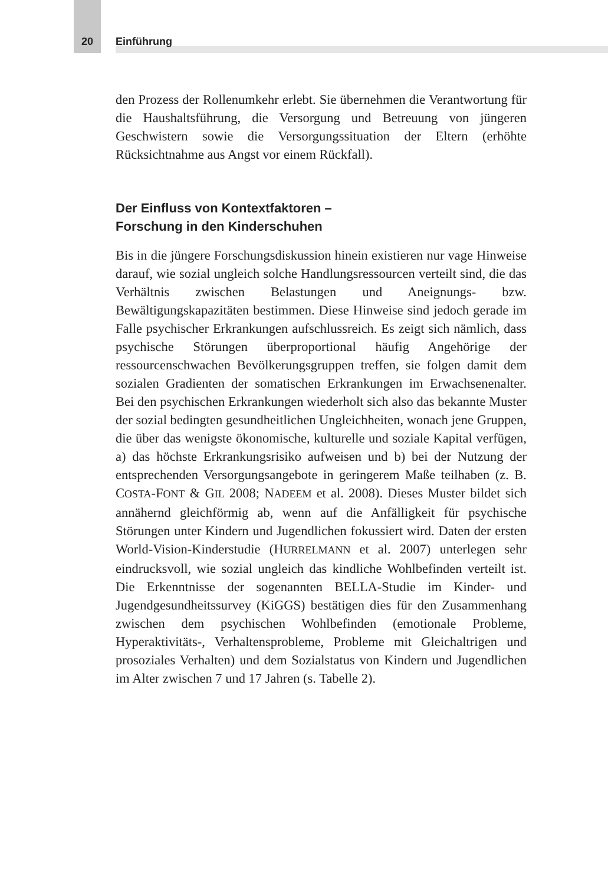20 Einführung
den Prozess der Rollenumkehr erlebt. Sie übernehmen die Verantwortung für die Haushaltsführung, die Versorgung und Betreuung von jüngeren Geschwistern sowie die Versorgungssituation der Eltern (erhöhte Rücksichtnahme aus Angst vor einem Rückfall).
Der Einfluss von Kontextfaktoren –
Forschung in den Kinderschuhen
Bis in die jüngere Forschungsdiskussion hinein existieren nur vage Hinweise darauf, wie sozial ungleich solche Handlungsressourcen verteilt sind, die das Verhältnis zwischen Belastungen und Aneignungs- bzw. Bewältigungskapazitäten bestimmen. Diese Hinweise sind jedoch gerade im Falle psychischer Erkrankungen aufschlussreich. Es zeigt sich nämlich, dass psychische Störungen überproportional häufig Angehörige der ressourcenschwachen Bevölkerungsgruppen treffen, sie folgen damit dem sozialen Gradienten der somatischen Erkrankungen im Erwachsenenalter. Bei den psychischen Erkrankungen wiederholt sich also das bekannte Muster der sozial bedingten gesundheitlichen Ungleichheiten, wonach jene Gruppen, die über das wenigste ökonomische, kulturelle und soziale Kapital verfügen, a) das höchste Erkrankungsrisiko aufweisen und b) bei der Nutzung der entsprechenden Versorgungsangebote in geringerem Maße teilhaben (z. B. COSTA-FONT & GIL 2008; NADEEM et al. 2008). Dieses Muster bildet sich annähernd gleichförmig ab, wenn auf die Anfälligkeit für psychische Störungen unter Kindern und Jugendlichen fokussiert wird. Daten der ersten World-Vision-Kinderstudie (HURRELMANN et al. 2007) unterlegen sehr eindrucksvoll, wie sozial ungleich das kindliche Wohlbefinden verteilt ist. Die Erkenntnisse der sogenannten BELLA-Studie im Kinder- und Jugendgesundheitssurvey (KiGGS) bestätigen dies für den Zusammenhang zwischen dem psychischen Wohlbefinden (emotionale Probleme, Hyperaktivitäts-, Verhaltensprobleme, Probleme mit Gleichaltrigen und prosoziales Verhalten) und dem Sozialstatus von Kindern und Jugendlichen im Alter zwischen 7 und 17 Jahren (s. Tabelle 2).